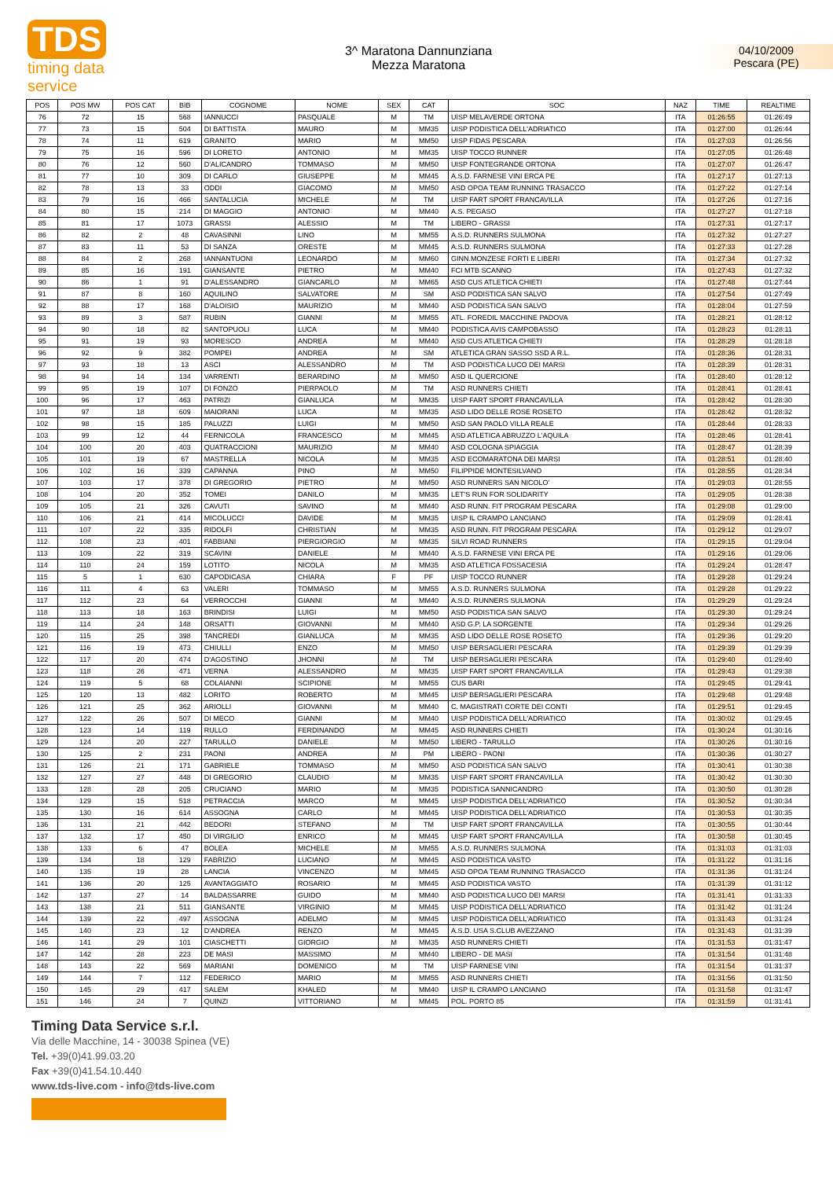TDS
timing data service
3^ Maratona Dannunziana
Mezza Maratona
04/10/2009
Pescara (PE)
| POS | POS MW | POS CAT | BIB | COGNOME | NOME | SEX | CAT | SOC | NAZ | TIME | REALTIME |
| --- | --- | --- | --- | --- | --- | --- | --- | --- | --- | --- | --- |
| 76 | 72 | 15 | 568 | IANNUCCI | PASQUALE | M | TM | UISP MELAVERDE ORTONA | ITA | 01:26:55 | 01:26:49 |
| 77 | 73 | 15 | 504 | DI BATTISTA | MAURO | M | MM35 | UISP PODISTICA DELL'ADRIATICO | ITA | 01:27:00 | 01:26:44 |
| 78 | 74 | 11 | 619 | GRANITO | MARIO | M | MM50 | UISP FIDAS PESCARA | ITA | 01:27:03 | 01:26:56 |
| 79 | 75 | 16 | 596 | DI LORETO | ANTONIO | M | MM35 | UISP TOCCO RUNNER | ITA | 01:27:05 | 01:26:48 |
| 80 | 76 | 12 | 560 | D'ALICANDRO | TOMMASO | M | MM50 | UISP FONTEGRANDE ORTONA | ITA | 01:27:07 | 01:26:47 |
| 81 | 77 | 10 | 309 | DI CARLO | GIUSEPPE | M | MM45 | A.S.D. FARNESE VINI ERCA PE | ITA | 01:27:17 | 01:27:13 |
| 82 | 78 | 13 | 33 | ODDI | GIACOMO | M | MM50 | ASD OPOA TEAM RUNNING TRASACCO | ITA | 01:27:22 | 01:27:14 |
| 83 | 79 | 16 | 466 | SANTALUCIA | MICHELE | M | TM | UISP FART SPORT FRANCAVILLA | ITA | 01:27:26 | 01:27:16 |
| 84 | 80 | 15 | 214 | DI MAGGIO | ANTONIO | M | MM40 | A.S. PEGASO | ITA | 01:27:27 | 01:27:18 |
| 85 | 81 | 17 | 1073 | GRASSI | ALESSIO | M | TM | LIBERO - GRASSI | ITA | 01:27:31 | 01:27:17 |
| 86 | 82 | 2 | 48 | CAVASINNI | LINO | M | MM55 | A.S.D. RUNNERS SULMONA | ITA | 01:27:32 | 01:27:27 |
| 87 | 83 | 11 | 53 | DI SANZA | ORESTE | M | MM45 | A.S.D. RUNNERS SULMONA | ITA | 01:27:33 | 01:27:28 |
| 88 | 84 | 2 | 268 | IANNANTUONI | LEONARDO | M | MM60 | GINN.MONZESE FORTI E LIBERI | ITA | 01:27:34 | 01:27:32 |
| 89 | 85 | 16 | 191 | GIANSANTE | PIETRO | M | MM40 | FCI MTB SCANNO | ITA | 01:27:43 | 01:27:32 |
| 90 | 86 | 1 | 91 | D'ALESSANDRO | GIANCARLO | M | MM65 | ASD CUS ATLETICA CHIETI | ITA | 01:27:48 | 01:27:44 |
| 91 | 87 | 8 | 160 | AQUILINO | SALVATORE | M | SM | ASD PODISTICA SAN SALVO | ITA | 01:27:54 | 01:27:49 |
| 92 | 88 | 17 | 168 | D'ALOISIO | MAURIZIO | M | MM40 | ASD PODISTICA SAN SALVO | ITA | 01:28:04 | 01:27:59 |
| 93 | 89 | 3 | 587 | RUBIN | GIANNI | M | MM55 | ATL. FOREDIL MACCHINE PADOVA | ITA | 01:28:21 | 01:28:12 |
| 94 | 90 | 18 | 82 | SANTOPUOLI | LUCA | M | MM40 | PODISTICA AVIS CAMPOBASSO | ITA | 01:28:23 | 01:28:11 |
| 95 | 91 | 19 | 93 | MORESCO | ANDREA | M | MM40 | ASD CUS ATLETICA CHIETI | ITA | 01:28:29 | 01:28:18 |
| 96 | 92 | 9 | 382 | POMPEI | ANDREA | M | SM | ATLETICA GRAN SASSO SSD A R.L. | ITA | 01:28:36 | 01:28:31 |
| 97 | 93 | 18 | 13 | ASCI | ALESSANDRO | M | TM | ASD PODISTICA LUCO DEI MARSI | ITA | 01:28:39 | 01:28:31 |
| 98 | 94 | 14 | 134 | VARRENTI | BERARDINO | M | MM50 | ASD IL QUERCIONE | ITA | 01:28:40 | 01:28:12 |
| 99 | 95 | 19 | 107 | DI FONZO | PIERPAOLO | M | TM | ASD RUNNERS CHIETI | ITA | 01:28:41 | 01:28:41 |
| 100 | 96 | 17 | 463 | PATRIZI | GIANLUCA | M | MM35 | UISP FART SPORT FRANCAVILLA | ITA | 01:28:42 | 01:28:30 |
| 101 | 97 | 18 | 609 | MAIORANI | LUCA | M | MM35 | ASD LIDO DELLE ROSE ROSETO | ITA | 01:28:42 | 01:28:32 |
| 102 | 98 | 15 | 185 | PALUZZI | LUIGI | M | MM50 | ASD SAN PAOLO VILLA REALE | ITA | 01:28:44 | 01:28:33 |
| 103 | 99 | 12 | 44 | FERNICOLA | FRANCESCO | M | MM45 | ASD ATLETICA ABRUZZO L'AQUILA | ITA | 01:28:46 | 01:28:41 |
| 104 | 100 | 20 | 403 | QUATRACCIONI | MAURIZIO | M | MM40 | ASD COLOGNA SPIAGGIA | ITA | 01:28:47 | 01:28:39 |
| 105 | 101 | 19 | 67 | MASTRELLA | NICOLA | M | MM35 | ASD ECOMARATONA DEI MARSI | ITA | 01:28:51 | 01:28:40 |
| 106 | 102 | 16 | 339 | CAPANNA | PINO | M | MM50 | FILIPPIDE MONTESILVANO | ITA | 01:28:55 | 01:28:34 |
| 107 | 103 | 17 | 378 | DI GREGORIO | PIETRO | M | MM50 | ASD RUNNERS SAN NICOLO' | ITA | 01:29:03 | 01:28:55 |
| 108 | 104 | 20 | 352 | TOMEI | DANILO | M | MM35 | LET'S RUN FOR SOLIDARITY | ITA | 01:29:05 | 01:28:38 |
| 109 | 105 | 21 | 326 | CAVUTI | SAVINO | M | MM40 | ASD RUNN. FIT PROGRAM PESCARA | ITA | 01:29:08 | 01:29:00 |
| 110 | 106 | 21 | 414 | MICOLUCCI | DAVIDE | M | MM35 | UISP IL CRAMPO LANCIANO | ITA | 01:29:09 | 01:28:41 |
| 111 | 107 | 22 | 335 | RIDOLFI | CHRISTIAN | M | MM35 | ASD RUNN. FIT PROGRAM PESCARA | ITA | 01:29:12 | 01:29:07 |
| 112 | 108 | 23 | 401 | FABBIANI | PIERGIORGIO | M | MM35 | SILVI ROAD RUNNERS | ITA | 01:29:15 | 01:29:04 |
| 113 | 109 | 22 | 319 | SCAVINI | DANIELE | M | MM40 | A.S.D. FARNESE VINI ERCA PE | ITA | 01:29:16 | 01:29:06 |
| 114 | 110 | 24 | 159 | LOTITO | NICOLA | M | MM35 | ASD ATLETICA FOSSACESIA | ITA | 01:29:24 | 01:28:47 |
| 115 | 5 | 1 | 630 | CAPODICASA | CHIARA | F | PF | UISP TOCCO RUNNER | ITA | 01:29:28 | 01:29:24 |
| 116 | 111 | 4 | 63 | VALERI | TOMMASO | M | MM55 | A.S.D. RUNNERS SULMONA | ITA | 01:29:28 | 01:29:22 |
| 117 | 112 | 23 | 64 | VERROCCHI | GIANNI | M | MM40 | A.S.D. RUNNERS SULMONA | ITA | 01:29:29 | 01:29:24 |
| 118 | 113 | 18 | 163 | BRINDISI | LUIGI | M | MM50 | ASD PODISTICA SAN SALVO | ITA | 01:29:30 | 01:29:24 |
| 119 | 114 | 24 | 148 | ORSATTI | GIOVANNI | M | MM40 | ASD G.P. LA SORGENTE | ITA | 01:29:34 | 01:29:26 |
| 120 | 115 | 25 | 398 | TANCREDI | GIANLUCA | M | MM35 | ASD LIDO DELLE ROSE ROSETO | ITA | 01:29:36 | 01:29:20 |
| 121 | 116 | 19 | 473 | CHIULLI | ENZO | M | MM50 | UISP BERSAGLIERI PESCARA | ITA | 01:29:39 | 01:29:39 |
| 122 | 117 | 20 | 474 | D'AGOSTINO | JHONNI | M | TM | UISP BERSAGLIERI PESCARA | ITA | 01:29:40 | 01:29:40 |
| 123 | 118 | 26 | 471 | VERNA | ALESSANDRO | M | MM35 | UISP FART SPORT FRANCAVILLA | ITA | 01:29:43 | 01:29:38 |
| 124 | 119 | 5 | 68 | COLAIANNI | SCIPIONE | M | MM55 | CUS BARI | ITA | 01:29:45 | 01:29:41 |
| 125 | 120 | 13 | 482 | LORITO | ROBERTO | M | MM45 | UISP BERSAGLIERI PESCARA | ITA | 01:29:48 | 01:29:48 |
| 126 | 121 | 25 | 362 | ARIOLLI | GIOVANNI | M | MM40 | C. MAGISTRATI CORTE DEI CONTI | ITA | 01:29:51 | 01:29:45 |
| 127 | 122 | 26 | 507 | DI MECO | GIANNI | M | MM40 | UISP PODISTICA DELL'ADRIATICO | ITA | 01:30:02 | 01:29:45 |
| 128 | 123 | 14 | 119 | RULLO | FERDINANDO | M | MM45 | ASD RUNNERS CHIETI | ITA | 01:30:24 | 01:30:16 |
| 129 | 124 | 20 | 227 | TARULLO | DANIELE | M | MM50 | LIBERO - TARULLO | ITA | 01:30:26 | 01:30:16 |
| 130 | 125 | 2 | 231 | PAONI | ANDREA | M | PM | LIBERO - PAONI | ITA | 01:30:36 | 01:30:27 |
| 131 | 126 | 21 | 171 | GABRIELE | TOMMASO | M | MM50 | ASD PODISTICA SAN SALVO | ITA | 01:30:41 | 01:30:38 |
| 132 | 127 | 27 | 448 | DI GREGORIO | CLAUDIO | M | MM35 | UISP FART SPORT FRANCAVILLA | ITA | 01:30:42 | 01:30:30 |
| 133 | 128 | 28 | 205 | CRUCIANO | MARIO | M | MM35 | PODISTICA SANNICANDRO | ITA | 01:30:50 | 01:30:28 |
| 134 | 129 | 15 | 518 | PETRACCIA | MARCO | M | MM45 | UISP PODISTICA DELL'ADRIATICO | ITA | 01:30:52 | 01:30:34 |
| 135 | 130 | 16 | 614 | ASSOGNA | CARLO | M | MM45 | UISP PODISTICA DELL'ADRIATICO | ITA | 01:30:53 | 01:30:35 |
| 136 | 131 | 21 | 442 | BEDORI | STEFANO | M | TM | UISP FART SPORT FRANCAVILLA | ITA | 01:30:55 | 01:30:44 |
| 137 | 132 | 17 | 450 | DI VIRGILIO | ENRICO | M | MM45 | UISP FART SPORT FRANCAVILLA | ITA | 01:30:58 | 01:30:45 |
| 138 | 133 | 6 | 47 | BOLEA | MICHELE | M | MM55 | A.S.D. RUNNERS SULMONA | ITA | 01:31:03 | 01:31:03 |
| 139 | 134 | 18 | 129 | FABRIZIO | LUCIANO | M | MM45 | ASD PODISTICA VASTO | ITA | 01:31:22 | 01:31:16 |
| 140 | 135 | 19 | 28 | LANCIA | VINCENZO | M | MM45 | ASD OPOA TEAM RUNNING TRASACCO | ITA | 01:31:36 | 01:31:24 |
| 141 | 136 | 20 | 125 | AVANTAGGIATO | ROSARIO | M | MM45 | ASD PODISTICA VASTO | ITA | 01:31:39 | 01:31:12 |
| 142 | 137 | 27 | 14 | BALDASSARRE | GUIDO | M | MM40 | ASD PODISTICA LUCO DEI MARSI | ITA | 01:31:41 | 01:31:33 |
| 143 | 138 | 21 | 511 | GIANSANTE | VIRGINIO | M | MM45 | UISP PODISTICA DELL'ADRIATICO | ITA | 01:31:42 | 01:31:24 |
| 144 | 139 | 22 | 497 | ASSOGNA | ADELMO | M | MM45 | UISP PODISTICA DELL'ADRIATICO | ITA | 01:31:43 | 01:31:24 |
| 145 | 140 | 23 | 12 | D'ANDREA | RENZO | M | MM45 | A.S.D. USA S.CLUB AVEZZANO | ITA | 01:31:43 | 01:31:39 |
| 146 | 141 | 29 | 101 | CIASCHETTI | GIORGIO | M | MM35 | ASD RUNNERS CHIETI | ITA | 01:31:53 | 01:31:47 |
| 147 | 142 | 28 | 223 | DE MASI | MASSIMO | M | MM40 | LIBERO - DE MASI | ITA | 01:31:54 | 01:31:48 |
| 148 | 143 | 22 | 569 | MARIANI | DOMENICO | M | TM | UISP FARNESE VINI | ITA | 01:31:54 | 01:31:37 |
| 149 | 144 | 7 | 112 | FEDERICO | MARIO | M | MM55 | ASD RUNNERS CHIETI | ITA | 01:31:56 | 01:31:50 |
| 150 | 145 | 29 | 417 | SALEM | KHALED | M | MM40 | UISP IL CRAMPO LANCIANO | ITA | 01:31:58 | 01:31:47 |
| 151 | 146 | 24 | 7 | QUINZI | VITTORIANO | M | MM45 | POL. PORTO 85 | ITA | 01:31:59 | 01:31:41 |
Timing Data Service s.r.l.
Via delle Macchine, 14 - 30038 Spinea (VE)
Tel. +39(0)41.99.03.20
Fax +39(0)41.54.10.440
www.tds-live.com - info@tds-live.com